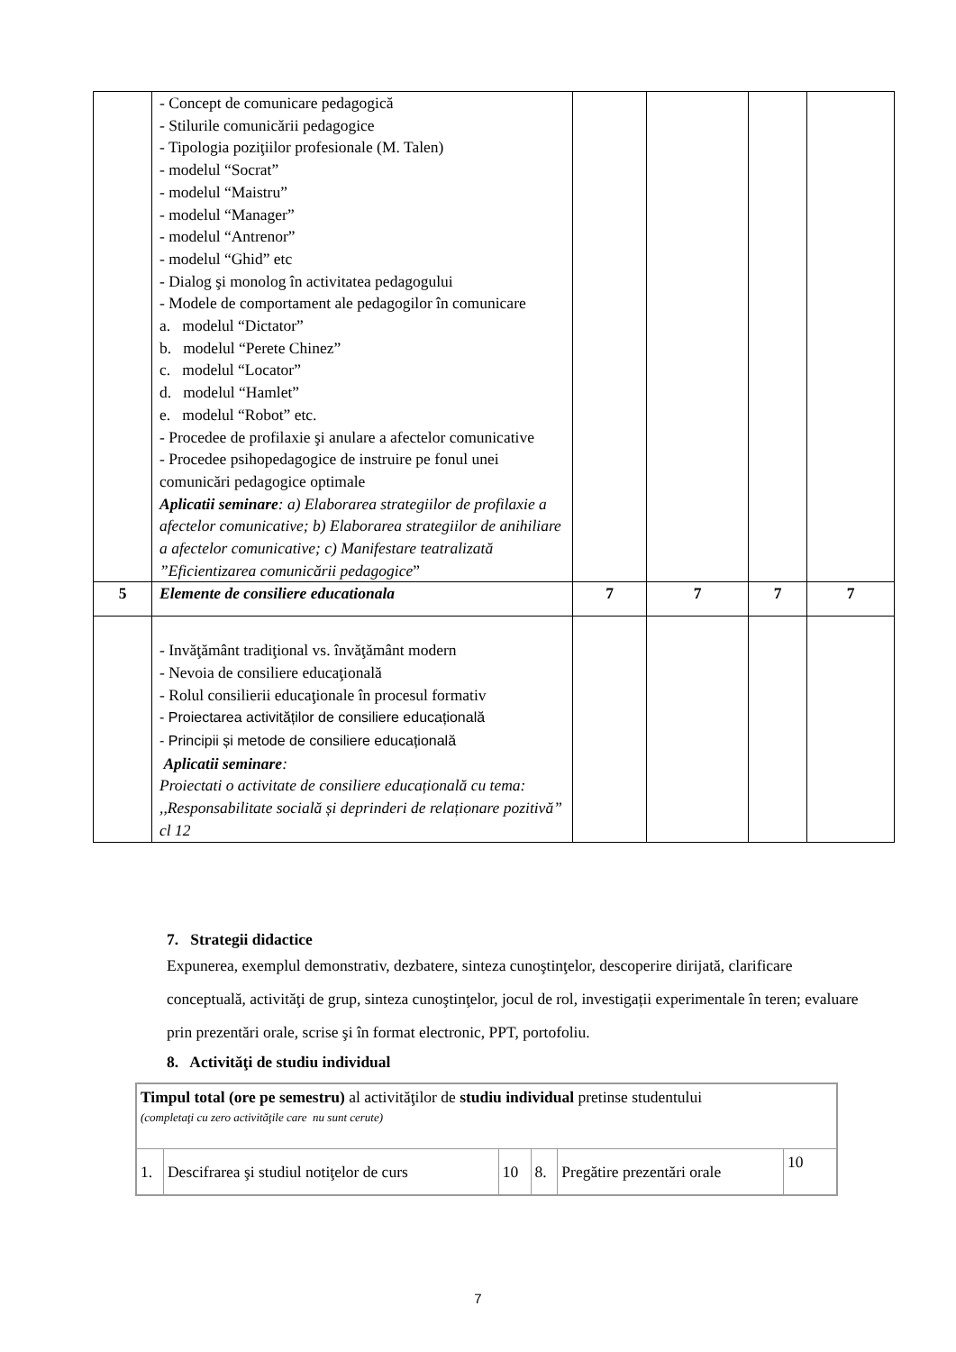| | - Concept de comunicare pedagogică - Stilurile comunicării pedagogice - Tipologia poziţiilor profesionale (M. Talen) - modelul “Socrat” - modelul “Maistru” - modelul “Manager” - modelul “Antrenor” - modelul “Ghid” etc - Dialog şi monolog în activitatea pedagogului - Modele de comportament ale pedagogilor în comunicare a. modelul “Dictator” b. modelul “Perete Chinez” c. modelul “Locator” d. modelul “Hamlet” e. modelul “Robot” etc. - Procedee de profilaxie şi anulare a afectelor comunicative - Procedee psihopedagogice de instruire pe fonul unei comunicări pedagogice optimale Aplicatii seminare : a) Elaborarea strategiilor de profilaxie a afectelor comunicative; b) Elaborarea strategiilor de anihiliare a afectelor comunicative; c) Manifestare teatralizată ”Eficientizarea comunicării pedagogice ” | | | | |
| 5 | Elemente de consiliere educationala | 7 | 7 | 7 | 7 |
| | - Invăţământ tradiţional vs. învăţământ modern - Nevoia de consiliere educaţională - Rolul consilierii educaţionale în procesul formativ - Proiectarea activităților de consiliere educațională - Principii și metode de consiliere educațională Aplicatii seminare : Proiectati o activitate de consiliere educațională cu tema: ,,Responsabilitate socială și deprinderi de relaționare pozitivă” cl 12 | | | | |
7. Strategii didactice
Expunerea, exemplul demonstrativ, dezbatere, sinteza cunoştinţelor, descoperire dirijată, clarificare conceptuală, activităţi de grup, sinteza cunoştinţelor, jocul de rol, investigații experimentale în teren; evaluare prin prezentări orale, scrise şi în format electronic, PPT, portofoliu.
8. Activităţi de studiu individual
| Timpul total (ore pe semestru) al activităţilor de studiu individual pretinse studentului (completaţi cu zero activităţile care nu sunt cerute) | | | | | |
| 1. | Descifrarea şi studiul notiţelor de curs | 10 | 8. | Pregătire prezentări orale | 10 |
7